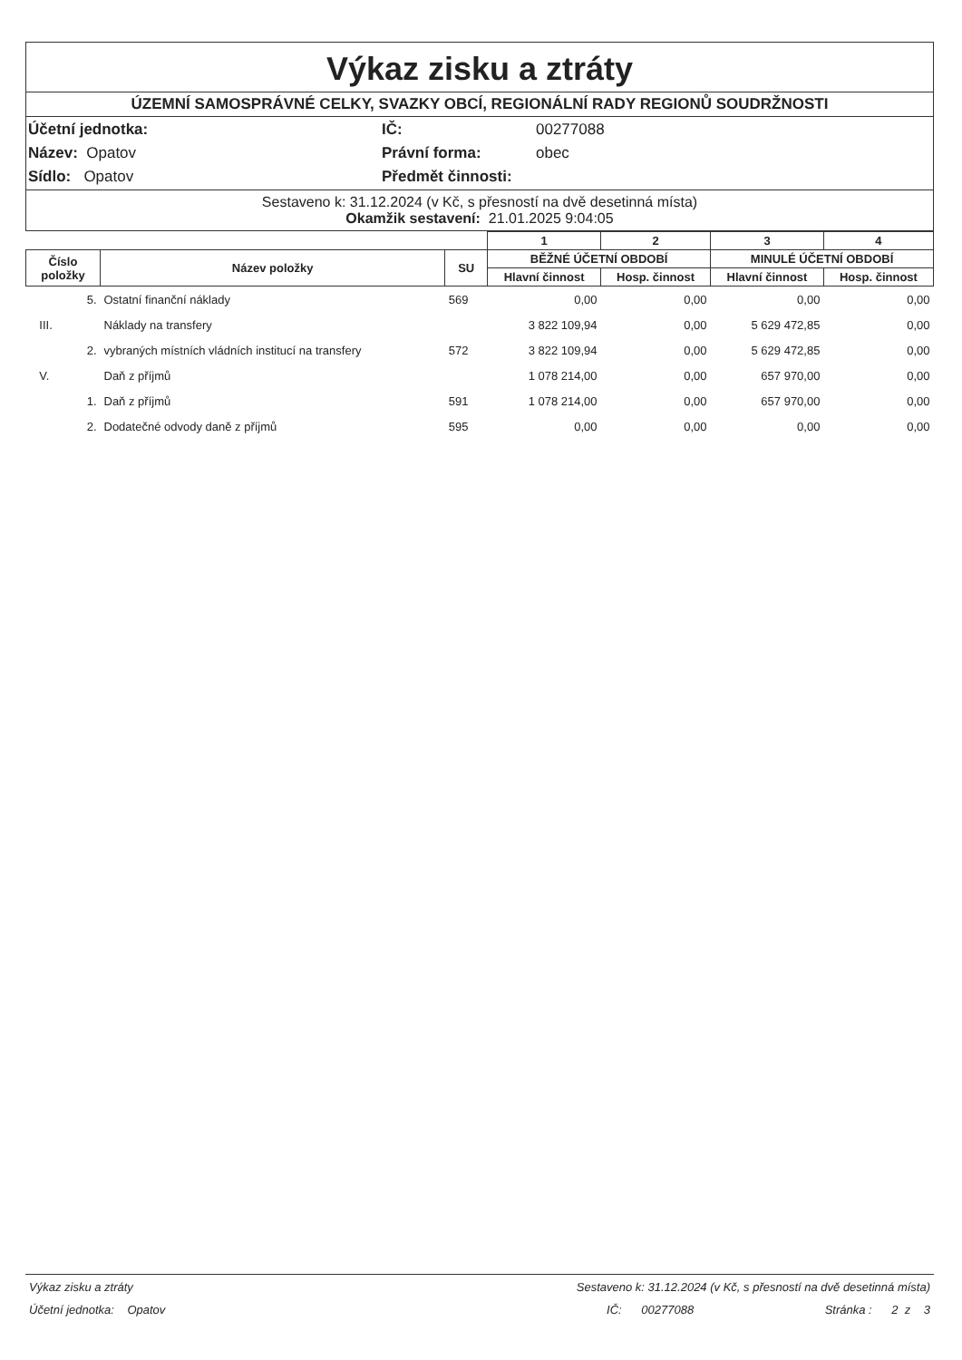Výkaz zisku a ztráty
ÚZEMNÍ SAMOSPRÁVNÉ CELKY, SVAZKY OBCÍ, REGIONÁLNÍ RADY REGIONŮ SOUDRŽNOSTI
Účetní jednotka:
IČ:
00277088
Název: Opatov
Právní forma:
obec
Sídlo: Opatov
Předmět činnosti:
Sestaveno k: 31.12.2024 (v Kč, s přesností na dvě desetinná místa)
Okamžik sestavení: 21.01.2025 9:04:05
| | | | 1 | 2 | 3 | 4 |
| --- | --- | --- | --- | --- | --- | --- |
| Číslo položky | Název položky | SU | BĚŽNÉ ÚČETNÍ OBDOBÍ | | MINULÉ ÚČETNÍ OBDOBÍ | |
| | | | Hlavní činnost | Hosp. činnost | Hlavní činnost | Hosp. činnost |
| 5. | Ostatní finanční náklady | 569 | 0,00 | 0,00 | 0,00 | 0,00 |
| III. | Náklady na transfery | | 3 822 109,94 | 0,00 | 5 629 472,85 | 0,00 |
| 2. | vybraných místních vládních institucí na transfery | 572 | 3 822 109,94 | 0,00 | 5 629 472,85 | 0,00 |
| V. | Daň z příjmů | | 1 078 214,00 | 0,00 | 657 970,00 | 0,00 |
| 1. | Daň z příjmů | 591 | 1 078 214,00 | 0,00 | 657 970,00 | 0,00 |
| 2. | Dodatečné odvody daně z příjmů | 595 | 0,00 | 0,00 | 0,00 | 0,00 |
Výkaz zisku a ztráty Sestaveno k: 31.12.2024 (v Kč, s přesností na dvě desetinná místa)
Účetní jednotka: Opatov IČ: 00277088 Stránka : 2 z 3